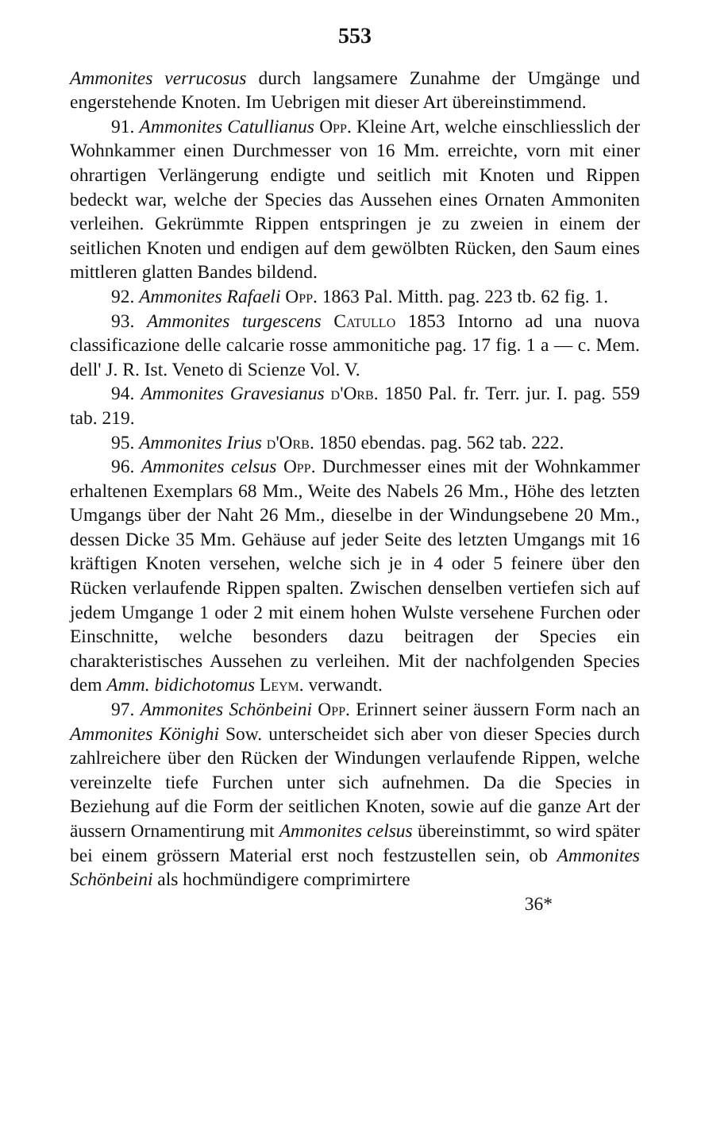553
Ammonites verrucosus durch langsamere Zunahme der Umgänge und engerstehende Knoten. Im Uebrigen mit dieser Art übereinstimmend.
91. Ammonites Catullianus Opp. Kleine Art, welche einschliesslich der Wohnkammer einen Durchmesser von 16 Mm. erreichte, vorn mit einer ohrartigen Verlängerung endigte und seitlich mit Knoten und Rippen bedeckt war, welche der Species das Aussehen eines Ornaten Ammoniten verleihen. Gekrümmte Rippen entspringen je zu zweien in einem der seitlichen Knoten und endigen auf dem gewölbten Rücken, den Saum eines mittleren glatten Bandes bildend.
92. Ammonites Rafaeli Opp. 1863 Pal. Mitth. pag. 223 tb. 62 fig. 1.
93. Ammonites turgescens Catullo 1853 Intorno ad una nuova classificazione delle calcarie rosse ammonitiche pag. 17 fig. 1 a — c. Mem. dell' J. R. Ist. Veneto di Scienze Vol. V.
94. Ammonites Gravesianus d'Orb. 1850 Pal. fr. Terr. jur. I. pag. 559 tab. 219.
95. Ammonites Irius d'Orb. 1850 ebendas. pag. 562 tab. 222.
96. Ammonites celsus Opp. Durchmesser eines mit der Wohnkammer erhaltenen Exemplars 68 Mm., Weite des Nabels 26 Mm., Höhe des letzten Umgangs über der Naht 26 Mm., dieselbe in der Windungsebene 20 Mm., dessen Dicke 35 Mm. Gehäuse auf jeder Seite des letzten Umgangs mit 16 kräftigen Knoten versehen, welche sich je in 4 oder 5 feinere über den Rücken verlaufende Rippen spalten. Zwischen denselben vertiefen sich auf jedem Umgange 1 oder 2 mit einem hohen Wulste versehene Furchen oder Einschnitte, welche besonders dazu beitragen der Species ein charakteristisches Aussehen zu verleihen. Mit der nachfolgenden Species dem Amm. bidichotomus Leym. verwandt.
97. Ammonites Schönbeini Opp. Erinnert seiner äussern Form nach an Ammonites Könighi Sow. unterscheidet sich aber von dieser Species durch zahlreichere über den Rücken der Windungen verlaufende Rippen, welche vereinzelte tiefe Furchen unter sich aufnehmen. Da die Species in Beziehung auf die Form der seitlichen Knoten, sowie auf die ganze Art der äussern Ornamentirung mit Ammonites celsus übereinstimmt, so wird später bei einem grössern Material erst noch festzustellen sein, ob Ammonites Schönbeini als hochmündigere comprimirtere
36*